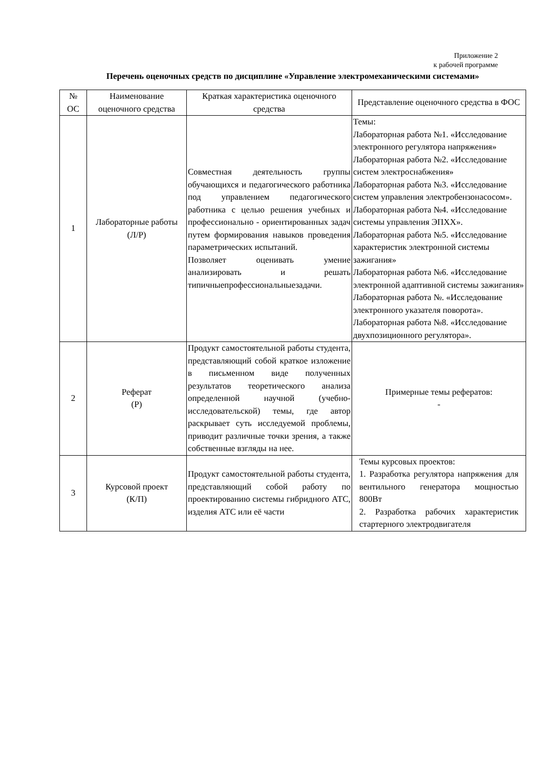Приложение 2
к рабочей программе
Перечень оценочных средств по дисциплине «Управление электромеханическими системами»
| № ОС | Наименование оценочного средства | Краткая характеристика оценочного средства | Представление оценочного средства в ФОС |
| --- | --- | --- | --- |
| 1 | Лабораторные работы (Л/Р) | Совместная деятельность группы обучающихся и педагогического работника под управлением педагогического работника с целью решения учебных и профессионально - ориентированных задач путем формирования навыков проведения параметрических испытаний. Позволяет оценивать умение анализировать и решать типичныепрофессиональныезадачи. | Темы: Лабораторная работа №1. «Исследование электронного регулятора напряжения» Лабораторная работа №2. «Исследование систем электроснабжения» Лабораторная работа №3. «Исследование систем управления электробензонасосом». Лабораторная работа №4. «Исследование системы управления ЭПХХ». Лабораторная работа №5. «Исследование характеристик электронной системы зажигания» Лабораторная работа №6. «Исследование электронной адаптивной системы зажигания» Лабораторная работа №. «Исследование электронного указателя поворота». Лабораторная работа №8. «Исследование двухпозиционного регулятора». |
| 2 | Реферат (Р) | Продукт самостоятельной работы студента, представляющий собой краткое изложение в письменном виде полученных результатов теоретического анализа определенной научной (учебно-исследовательской) темы, где автор раскрывает суть исследуемой проблемы, приводит различные точки зрения, а также собственные взгляды на нее. | Примерные темы рефератов: - |
| 3 | Курсовой проект (К/П) | Продукт самостоятельной работы студента, представляющий собой работу по проектированию системы гибридного АТС, изделия АТС или её части | Темы курсовых проектов: 1. Разработка регулятора напряжения для вентильного генератора мощностью 800Вт 2. Разработка рабочих характеристик стартерного электродвигателя |